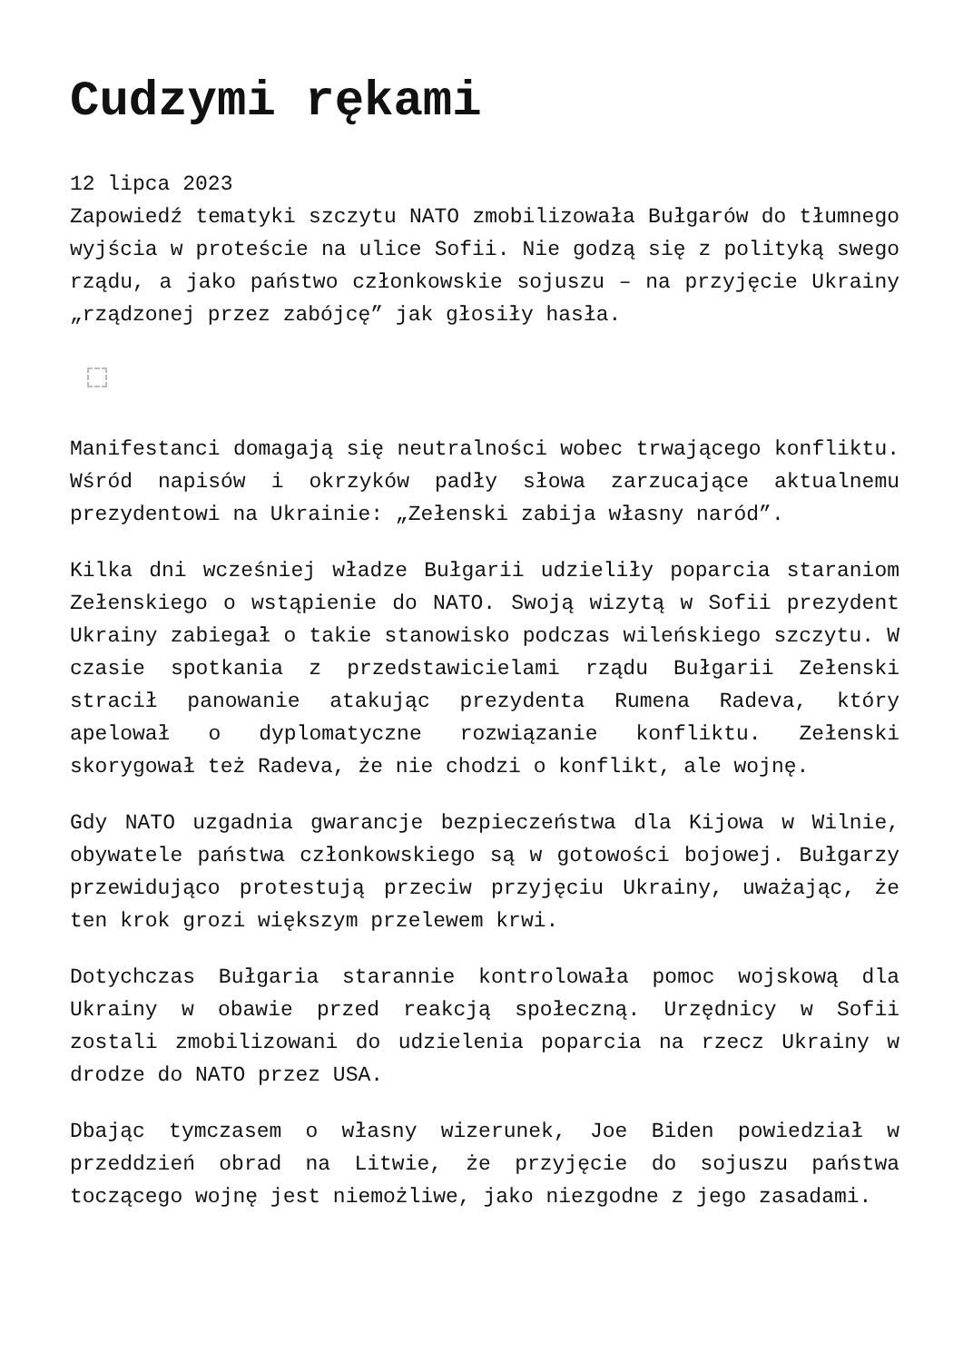Cudzymi rękami
12 lipca 2023
Zapowiedź tematyki szczytu NATO zmobilizowała Bułgarów do tłumnego wyjścia w proteście na ulice Sofii. Nie godzą się z polityką swego rządu, a jako państwo członkowskie sojuszu – na przyjęcie Ukrainy „rządzonej przez zabójcę” jak głosiły hasła.
Manifestanci domagają się neutralności wobec trwającego konfliktu. Wśród napisów i okrzyków padły słowa zarzucające aktualnemu prezydentowi na Ukrainie: „Zełenski zabija własny naród”.
Kilka dni wcześniej władze Bułgarii udzieliły poparcia staraniom Zełenskiego o wstąpienie do NATO. Swoją wizytą w Sofii prezydent Ukrainy zabiegał o takie stanowisko podczas wileńskiego szczytu. W czasie spotkania z przedstawicielami rządu Bułgarii Zełenski stracił panowanie atakując prezydenta Rumena Radeva, który apelował o dyplomatyczne rozwiązanie konfliktu. Zełenski skorygował też Radeva, że nie chodzi o konflikt, ale wojnę.
Gdy NATO uzgadnia gwarancje bezpieczeństwa dla Kijowa w Wilnie, obywatele państwa członkowskiego są w gotowości bojowej. Bułgarzy przewidująco protestują przeciw przyjęciu Ukrainy, uważając, że ten krok grozi większym przelewem krwi.
Dotychczas Bułgaria starannie kontrolowała pomoc wojskową dla Ukrainy w obawie przed reakcją społeczną. Urzędnicy w Sofii zostali zmobilizowani do udzielenia poparcia na rzecz Ukrainy w drodze do NATO przez USA.
Dbając tymczasem o własny wizerunek, Joe Biden powiedział w przeddzień obrad na Litwie, że przyjęcie do sojuszu państwa toczącego wojnę jest niemożliwe, jako niezgodne z jego zasadami.